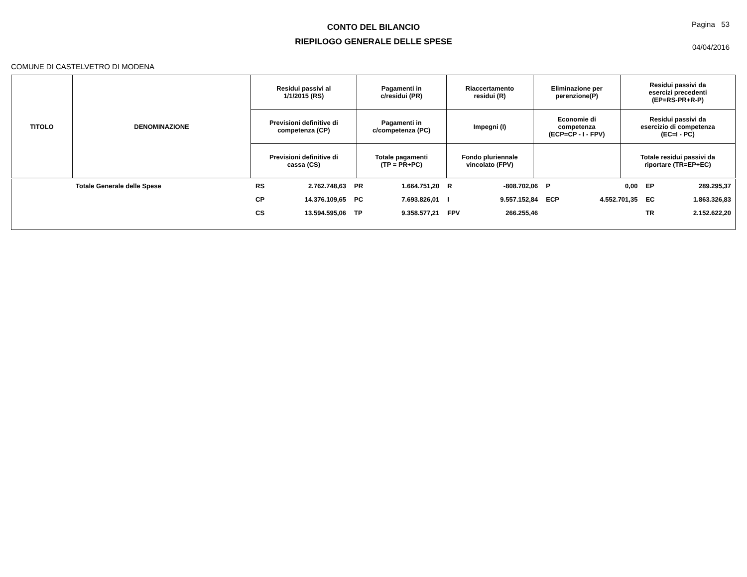CONTO DEL BILANCIO
RIEPILOGO GENERALE DELLE SPESE
Pagina 53
04/04/2016
COMUNE DI CASTELVETRO DI MODENA
| TITOLO | DENOMINAZIONE | Residui passivi al 1/1/2015 (RS) | Pagamenti in c/residui (PR) | Riaccertamento residui (R) | Eliminazione per perenzione(P) | Residui passivi da esercizi precedenti (EP=RS-PR+R-P) |
| | | Previsioni definitive di competenza (CP) | Pagamenti in c/competenza (PC) | Impegni (I) | Economie di competenza (ECP=CP - I - FPV) | Residui passivi da esercizio di competenza (EC=I - PC) |
| | | Previsioni definitive di cassa (CS) | Totale pagamenti (TP = PR+PC) | Fondo pluriennale vincolato (FPV) | | Totale residui passivi da riportare (TR=EP+EC) |
| | Totale Generale delle Spese | RS | 2.762.748,63 | PR | 1.664.751,20 | R | -808.702,06 | P | 0,00 | EP | 289.295,37 |
| | | CP | 14.376.109,65 | PC | 7.693.826,01 | I | 9.557.152,84 | ECP | 4.552.701,35 | EC | 1.863.326,83 |
| | | CS | 13.594.595,06 | TP | 9.358.577,21 | FPV | 266.255,46 | | | TR | 2.152.622,20 |